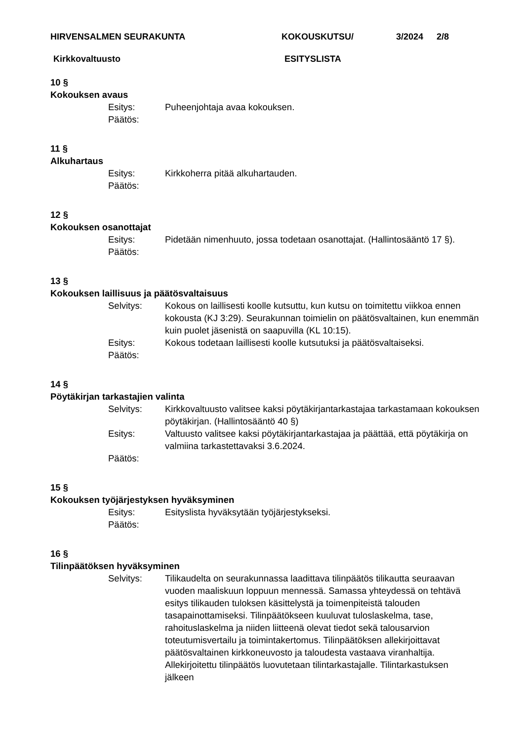HIRVENSALMEN SEURAKUNTA KOKOUSKUTSU/ 3/2024 2/8
Kirkkovaltuusto ESITYSLISTA
10 §
Kokouksen avaus
Esitys: Puheenjohtaja avaa kokouksen.
Päätös:
11 §
Alkuhartaus
Esitys: Kirkkoherra pitää alkuhartauden.
Päätös:
12 §
Kokouksen osanottajat
Esitys: Pidetään nimenhuuto, jossa todetaan osanottajat. (Hallintosääntö 17 §).
Päätös:
13 §
Kokouksen laillisuus ja päätösvaltaisuus
Selvitys: Kokous on laillisesti koolle kutsuttu, kun kutsu on toimitettu viikkoa ennen kokousta (KJ 3:29). Seurakunnan toimielin on päätösvaltainen, kun enemmän kuin puolet jäsenistä on saapuvilla (KL 10:15).
Esitys: Kokous todetaan laillisesti koolle kutsutuksi ja päätösvaltaiseksi.
Päätös:
14 §
Pöytäkirjan tarkastajien valinta
Selvitys: Kirkkovaltuusto valitsee kaksi pöytäkirjantarkastajaa tarkastamaan kokouksen pöytäkirjan. (Hallintosääntö 40 §)
Esitys: Valtuusto valitsee kaksi pöytäkirjantarkastajaa ja päättää, että pöytäkirja on valmiina tarkastettavaksi 3.6.2024.
Päätös:
15 §
Kokouksen työjärjestyksen hyväksyminen
Esitys: Esityslista hyväksytään työjärjestykseksi.
Päätös:
16 §
Tilinpäätöksen hyväksyminen
Selvitys: Tilikaudelta on seurakunnassa laadittava tilinpäätös tilikautta seuraavan vuoden maaliskuun loppuun mennessä. Samassa yhteydessä on tehtävä esitys tilikauden tuloksen käsittelystä ja toimenpiteistä talouden tasapainottamiseksi. Tilinpäätökseen kuuluvat tuloslaskelma, tase, rahoituslaskelma ja niiden liitteenä olevat tiedot sekä talousarvion toteutumisvertailu ja toimintakertomus. Tilinpäätöksen allekirjoittavat päätösvaltainen kirkkoneuvosto ja taloudesta vastaava viranhaltija. Allekirjoitettu tilinpäätös luovutetaan tilintarkastajalle. Tilintarkastuksen jälkeen